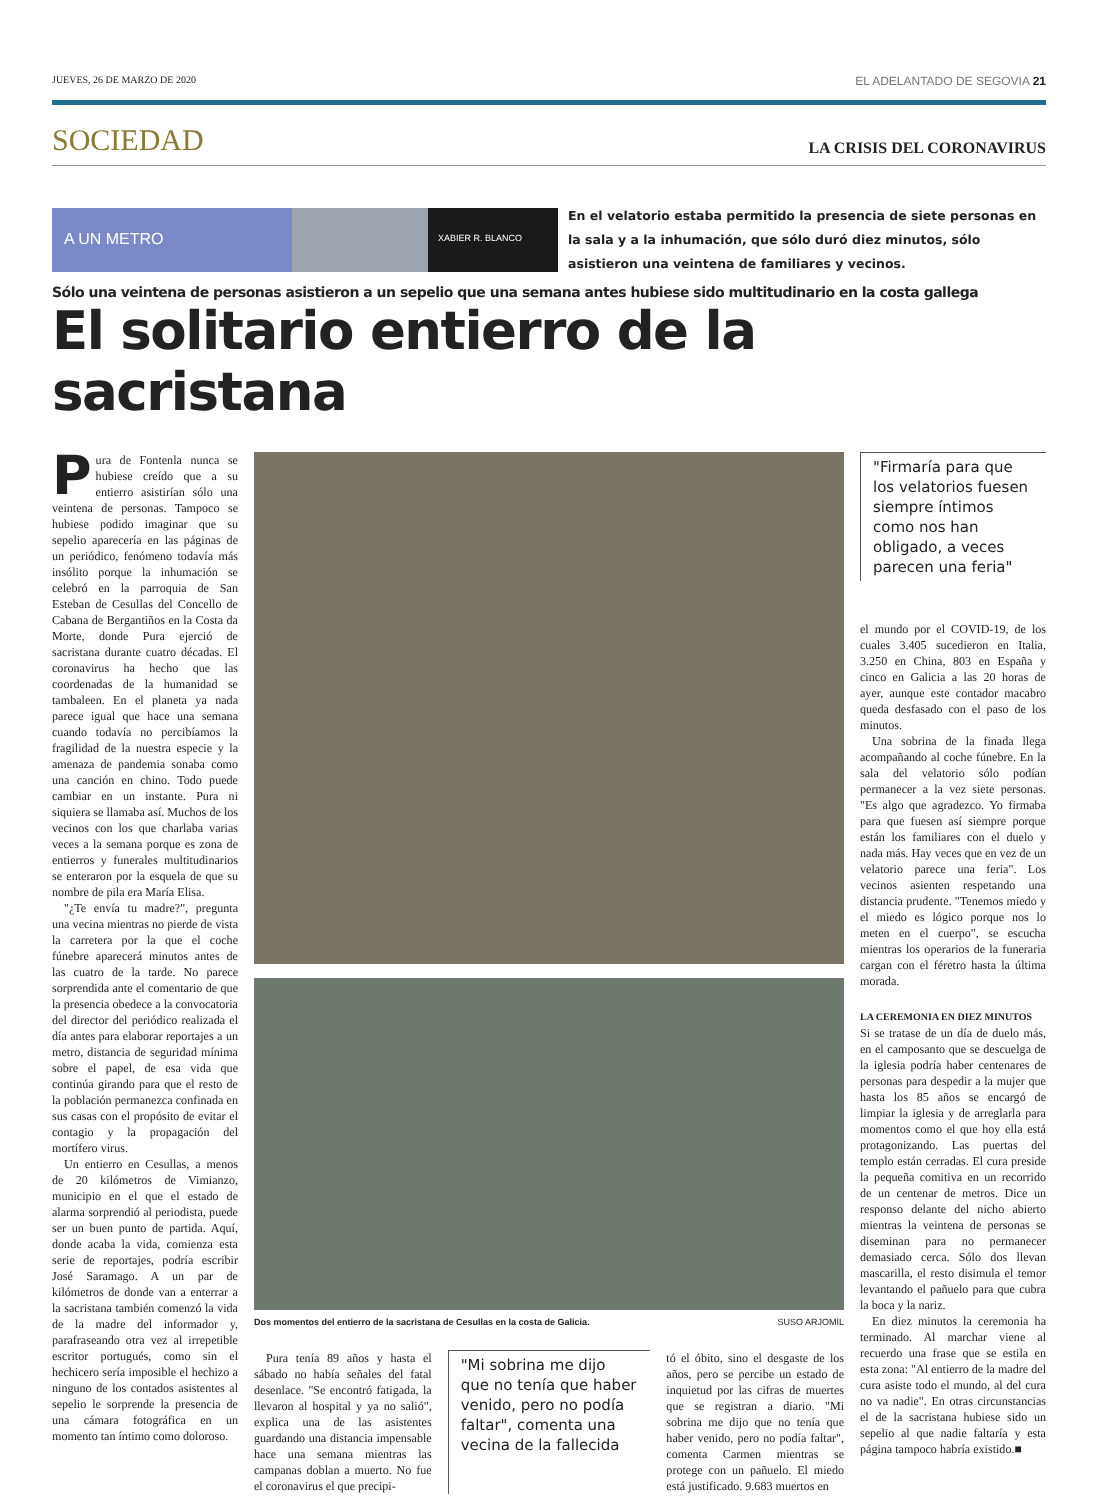JUEVES, 26 DE MARZO DE 2020 EL ADELANTADO DE SEGOVIA 21
SOCIEDAD LA CRISIS DEL CORONAVIRUS
A UN METRO
XABIER R. BLANCO
En el velatorio estaba permitido la presencia de siete personas en la sala y a la inhumación, que sólo duró diez minutos, sólo asistieron una veintena de familiares y vecinos.
Sólo una veintena de personas asistieron a un sepelio que una semana antes hubiese sido multitudinario en la costa gallega
El solitario entierro de la sacristana
Pura de Fontenla nunca se hubiese creído que a su entierro asistirían sólo una veintena de personas. Tampoco se hubiese podido imaginar que su sepelio aparecería en las páginas de un periódico, fenómeno todavía más insólito porque la inhumación se celebró en la parroquia de San Esteban de Cesullas del Concello de Cabana de Bergantiños en la Costa da Morte, donde Pura ejerció de sacristana durante cuatro décadas. El coronavirus ha hecho que las coordenadas de la humanidad se tambaleen. En el planeta ya nada parece igual que hace una semana cuando todavía no percibíamos la fragilidad de la nuestra especie y la amenaza de pandemia sonaba como una canción en chino. Todo puede cambiar en un instante. Pura ni siquiera se llamaba así. Muchos de los vecinos con los que charlaba varias veces a la semana porque es zona de entierros y funerales multitudinarios se enteraron por la esquela de que su nombre de pila era María Elisa.
"¿Te envía tu madre?", pregunta una vecina mientras no pierde de vista la carretera por la que el coche fúnebre aparecerá minutos antes de las cuatro de la tarde. No parece sorprendida ante el comentario de que la presencia obedece a la convocatoria del director del periódico realizada el día antes para elaborar reportajes a un metro, distancia de seguridad mínima sobre el papel, de esa vida que continúa girando para que el resto de la población permanezca confinada en sus casas con el propósito de evitar el contagio y la propagación del mortífero virus.
Un entierro en Cesullas, a menos de 20 kilómetros de Vimianzo, municipio en el que el estado de alarma sorprendió al periodista, puede ser un buen punto de partida. Aquí, donde acaba la vida, comienza esta serie de reportajes, podría escribir José Saramago. A un par de kilómetros de donde van a enterrar a la sacristana también comenzó la vida de la madre del informador y, parafraseando otra vez al irrepetible escritor portugués, como sin el hechicero sería imposible el hechizo a ninguno de los contados asistentes al sepelio le sorprende la presencia de una cámara fotográfica en un momento tan íntimo como doloroso.
Dos momentos del entierro de la sacristana de Cesullas en la costa de Galicia. SUSO ARJOMIL
Pura tenía 89 años y hasta el sábado no había señales del fatal desenlace. "Se encontró fatigada, la llevaron al hospital y ya no salió", explica una de las asistentes guardando una distancia impensable hace una semana mientras las campanas doblan a muerto. No fue el coronavirus el que precipi-
"Mi sobrina me dijo que no tenía que haber venido, pero no podía faltar", comenta una vecina de la fallecida
tó el óbito, sino el desgaste de los años, pero se percibe un estado de inquietud por las cifras de muertes que se registran a diario. "Mi sobrina me dijo que no tenía que haber venido, pero no podía faltar", comenta Carmen mientras se protege con un pañuelo. El miedo está justificado. 9.683 muertos en
"Firmaría para que los velatorios fuesen siempre íntimos como nos han obligado, a veces parecen una feria"
el mundo por el COVID-19, de los cuales 3.405 sucedieron en Italia, 3.250 en China, 803 en España y cinco en Galicia a las 20 horas de ayer, aunque este contador macabro queda desfasado con el paso de los minutos.
Una sobrina de la finada llega acompañando al coche fúnebre. En la sala del velatorio sólo podían permanecer a la vez siete personas. "Es algo que agradezco. Yo firmaba para que fuesen así siempre porque están los familiares con el duelo y nada más. Hay veces que en vez de un velatorio parece una feria". Los vecinos asienten respetando una distancia prudente. "Tenemos miedo y el miedo es lógico porque nos lo meten en el cuerpo", se escucha mientras los operarios de la funeraria cargan con el féretro hasta la última morada.
LA CEREMONIA EN DIEZ MINUTOS
Si se tratase de un día de duelo más, en el camposanto que se descuelga de la iglesia podría haber centenares de personas para despedir a la mujer que hasta los 85 años se encargó de limpiar la iglesia y de arreglarla para momentos como el que hoy ella está protagonizando. Las puertas del templo están cerradas. El cura preside la pequeña comitiva en un recorrido de un centenar de metros. Dice un responso delante del nicho abierto mientras la veintena de personas se diseminan para no permanecer demasiado cerca. Sólo dos llevan mascarilla, el resto disimula el temor levantando el pañuelo para que cubra la boca y la nariz.
En diez minutos la ceremonia ha terminado. Al marchar viene al recuerdo una frase que se estila en esta zona: "Al entierro de la madre del cura asiste todo el mundo, al del cura no va nadie". En otras circunstancias el de la sacristana hubiese sido un sepelio al que nadie faltaría y esta página tampoco habría existido.■